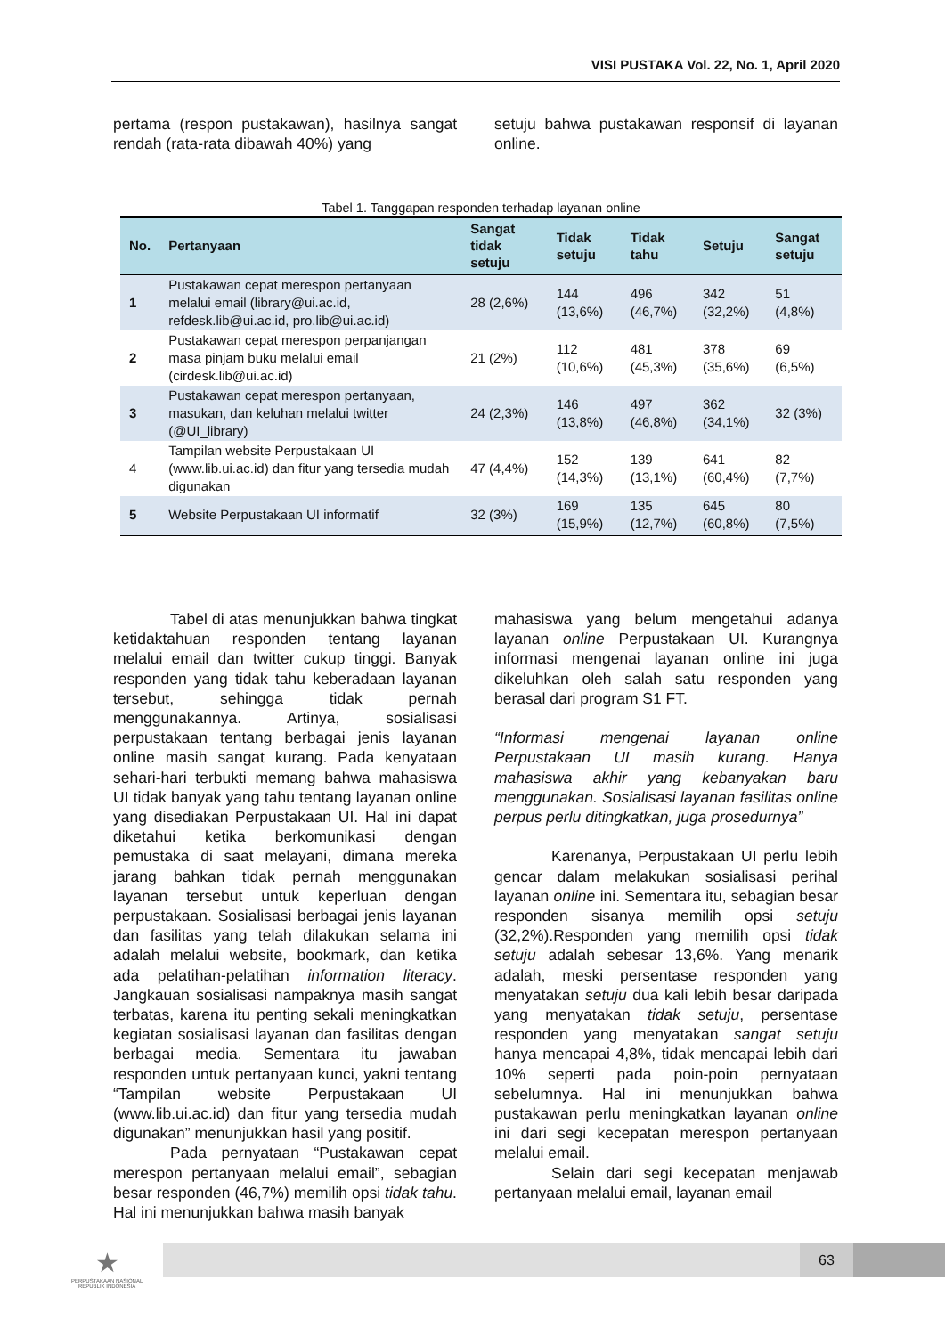VISI PUSTAKA Vol. 22, No. 1, April 2020
pertama (respon pustakawan), hasilnya sangat rendah (rata-rata dibawah 40%) yang
setuju bahwa pustakawan responsif di layanan online.
Tabel 1. Tanggapan responden terhadap layanan online
| No. | Pertanyaan | Sangat tidak setuju | Tidak setuju | Tidak tahu | Setuju | Sangat setuju |
| --- | --- | --- | --- | --- | --- | --- |
| 1 | Pustakawan cepat merespon pertanyaan melalui email (library@ui.ac.id, refdesk.lib@ui.ac.id, pro.lib@ui.ac.id) | 28 (2,6%) | 144 (13,6%) | 496 (46,7%) | 342 (32,2%) | 51 (4,8%) |
| 2 | Pustakawan cepat merespon perpanjangan masa pinjam buku melalui email (cirdesk.lib@ui.ac.id) | 21 (2%) | 112 (10,6%) | 481 (45,3%) | 378 (35,6%) | 69 (6,5%) |
| 3 | Pustakawan cepat merespon pertanyaan, masukan, dan keluhan melalui twitter (@UI_library) | 24 (2,3%) | 146 (13,8%) | 497 (46,8%) | 362 (34,1%) | 32 (3%) |
| 4 | Tampilan website Perpustakaan UI (www.lib.ui.ac.id) dan fitur yang tersedia mudah digunakan | 47 (4,4%) | 152 (14,3%) | 139 (13,1%) | 641 (60,4%) | 82 (7,7%) |
| 5 | Website Perpustakaan UI informatif | 32 (3%) | 169 (15,9%) | 135 (12,7%) | 645 (60,8%) | 80 (7,5%) |
Tabel di atas menunjukkan bahwa tingkat ketidaktahuan responden tentang layanan melalui email dan twitter cukup tinggi. Banyak responden yang tidak tahu keberadaan layanan tersebut, sehingga tidak pernah menggunakannya. Artinya, sosialisasi perpustakaan tentang berbagai jenis layanan online masih sangat kurang. Pada kenyataan sehari-hari terbukti memang bahwa mahasiswa UI tidak banyak yang tahu tentang layanan online yang disediakan Perpustakaan UI. Hal ini dapat diketahui ketika berkomunikasi dengan pemustaka di saat melayani, dimana mereka jarang bahkan tidak pernah menggunakan layanan tersebut untuk keperluan dengan perpustakaan. Sosialisasi berbagai jenis layanan dan fasilitas yang telah dilakukan selama ini adalah melalui website, bookmark, dan ketika ada pelatihan-pelatihan information literacy. Jangkauan sosialisasi nampaknya masih sangat terbatas, karena itu penting sekali meningkatkan kegiatan sosialisasi layanan dan fasilitas dengan berbagai media. Sementara itu jawaban responden untuk pertanyaan kunci, yakni tentang “Tampilan website Perpustakaan UI (www.lib.ui.ac.id) dan fitur yang tersedia mudah digunakan” menunjukkan hasil yang positif.
Pada pernyataan “Pustakawan cepat merespon pertanyaan melalui email”, sebagian besar responden (46,7%) memilih opsi tidak tahu. Hal ini menunjukkan bahwa masih banyak
mahasiswa yang belum mengetahui adanya layanan online Perpustakaan UI. Kurangnya informasi mengenai layanan online ini juga dikeluhkan oleh salah satu responden yang berasal dari program S1 FT.
“Informasi mengenai layanan online Perpustakaan UI masih kurang. Hanya mahasiswa akhir yang kebanyakan baru menggunakan. Sosialisasi layanan fasilitas online perpus perlu ditingkatkan, juga prosedurnya”
Karenanya, Perpustakaan UI perlu lebih gencar dalam melakukan sosialisasi perihal layanan online ini. Sementara itu, sebagian besar responden sisanya memilih opsi setuju (32,2%).Responden yang memilih opsi tidak setuju adalah sebesar 13,6%. Yang menarik adalah, meski persentase responden yang menyatakan setuju dua kali lebih besar daripada yang menyatakan tidak setuju, persentase responden yang menyatakan sangat setuju hanya mencapai 4,8%, tidak mencapai lebih dari 10% seperti pada poin-poin pernyataan sebelumnya. Hal ini menunjukkan bahwa pustakawan perlu meningkatkan layanan online ini dari segi kecepatan merespon pertanyaan melalui email.
Selain dari segi kecepatan menjawab pertanyaan melalui email, layanan email
63
★
PERPUSTAKAAN NASIONAL
REPUBLIK INDONESIA